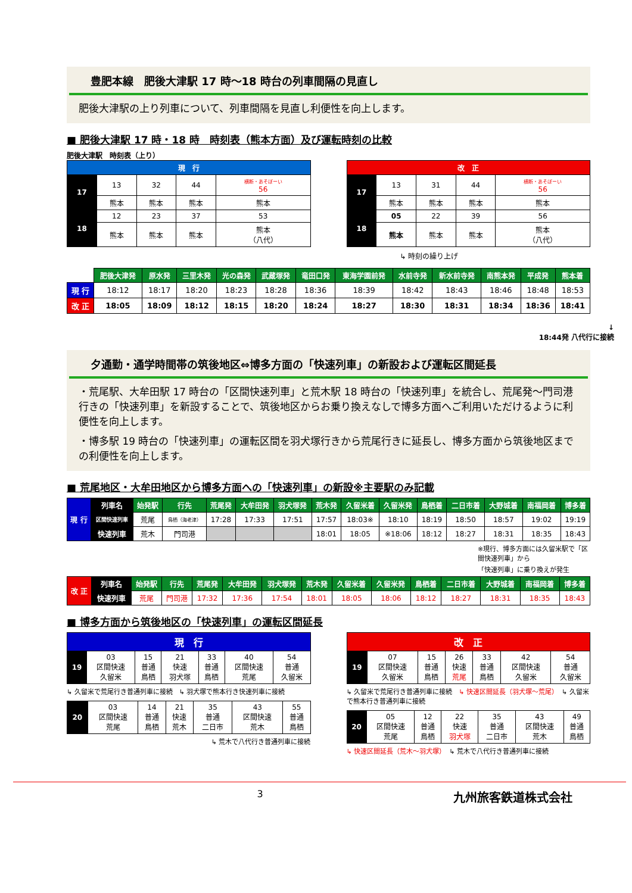豊肥本線　肥後大津駅 17 時～18 時台の列車間隔の見直し
肥後大津駅の上り列車について、列車間隔を見直し利便性を向上します。
■ 肥後大津駅 17 時・18 時　時刻表（熊本方面）及び運転時刻の比較
肥後大津駅　時刻表（上り）
| 現 行 | | | | |
| --- | --- | --- | --- | --- |
| 17 | 13 | 32 | 44 | 横断・あそぼーい 56 |
| | 熊本 | 熊本 | 熊本 | 熊本 |
| 18 | 12 | 23 | 37 | 53 |
| | 熊本 | 熊本 | 熊本 | 熊本 （八代） |
| 改 正 | | | | |
| --- | --- | --- | --- | --- |
| 17 | 13 | 31 | 44 | 横断・あそぼーい 56 |
| | 熊本 | 熊本 | 熊本 | 熊本 |
| 18 | 05 | 22 | 39 | 56 |
| | 熊本 | 熊本 | 熊本 | 熊本 （八代） |
↳ 時刻の繰り上げ
| | 肥後大津発 | 原水発 | 三里木発 | 光の森発 | 武蔵塚発 | 竜田口発 | 東海学園前発 | 水前寺発 | 新水前寺発 | 南熊本発 | 平成発 | 熊本着 |
| --- | --- | --- | --- | --- | --- | --- | --- | --- | --- | --- | --- | --- |
| 現 行 | 18:12 | 18:17 | 18:20 | 18:23 | 18:28 | 18:36 | 18:39 | 18:42 | 18:43 | 18:46 | 18:48 | 18:53 |
| 改 正 | 18:05 | 18:09 | 18:12 | 18:15 | 18:20 | 18:24 | 18:27 | 18:30 | 18:31 | 18:34 | 18:36 | 18:41 |
↓
18:44発 八代行に接続
夕通勤・通学時間帯の筑後地区⇔博多方面の「快速列車」の新設および運転区間延長
・荒尾駅、大牟田駅 17 時台の「区間快速列車」と荒木駅 18 時台の「快速列車」を統合し、荒尾発～門司港行きの「快速列車」を新設することで、筑後地区からお乗り換えなしで博多方面へご利用いただけるように利便性を向上します。
・博多駅 19 時台の「快速列車」の運転区間を羽犬塚行きから荒尾行きに延長し、博多方面から筑後地区までの利便性を向上します。
■ 荒尾地区・大牟田地区から博多方面への「快速列車」の新設※主要駅のみ記載
| 現 行 | 列車名 | 始発駅 | 行先 | 荒尾発 | 大牟田発 | 羽犬塚発 | 荒木発 | 久留米着 | 久留米発 | 鳥栖着 | 二日市着 | 大野城着 | 南福岡着 | 博多着 |
| | 区間快速列車 | 荒尾 | 鳥栖（海老津） | 17:28 | 17:33 | 17:51 | 17:57 | 18:03※ | 18:10 | 18:19 | 18:50 | 18:57 | 19:02 | 19:19 |
| | 快速列車 | 荒木 | 門司港 | | | | 18:01 | 18:05 | ※18:06 | 18:12 | 18:27 | 18:31 | 18:35 | 18:43 |
※現行、博多方面には久留米駅で「区間快速列車」から
「快速列車」に乗り換えが発生
| 改 正 | 列車名 | 始発駅 | 行先 | 荒尾発 | 大牟田発 | 羽犬塚発 | 荒木発 | 久留米着 | 久留米発 | 鳥栖着 | 二日市着 | 大野城着 | 南福岡着 | 博多着 |
| | 快速列車 | 荒尾 | 門司港 | 17:32 | 17:36 | 17:54 | 18:01 | 18:05 | 18:06 | 18:12 | 18:27 | 18:31 | 18:35 | 18:43 |
■ 博多方面から筑後地区の「快速列車」の運転区間延長
| 現 行 | | | | | | |
| --- | --- | --- | --- | --- | --- | --- |
| 19 | 03 区間快速 久留米 | 15 普通 鳥栖 | 21 快速 羽犬塚 | 33 普通 鳥栖 | 40 区間快速 荒尾 | 54 普通 久留米 |
↳ 久留米で荒尾行き普通列車に接続　↳ 羽犬塚で熊本行き快速列車に接続
| 20 | 03 区間快速 荒尾 | 14 普通 鳥栖 | 21 快速 荒木 | 35 普通 二日市 | 43 区間快速 荒木 | 55 普通 鳥栖 |
↳ 荒木で八代行き普通列車に接続
| 改 正 | | | | | | |
| --- | --- | --- | --- | --- | --- | --- |
| 19 | 07 区間快速 久留米 | 15 普通 鳥栖 | 26 快速 荒尾 | 33 普通 鳥栖 | 42 区間快速 久留米 | 54 普通 久留米 |
↳ 久留米で荒尾行き普通列車に接続　↳ 快速区間延長（羽犬塚～荒尾）　↳ 久留米で熊本行き普通列車に接続
| 20 | 05 区間快速 荒尾 | 12 普通 鳥栖 | 22 快速 羽犬塚 | 35 普通 二日市 | 43 区間快速 荒木 | 49 普通 鳥栖 |
↳ 快速区間延長（荒木～羽犬塚）　↳ 荒木で八代行き普通列車に接続
3 九州旅客鉄道株式会社